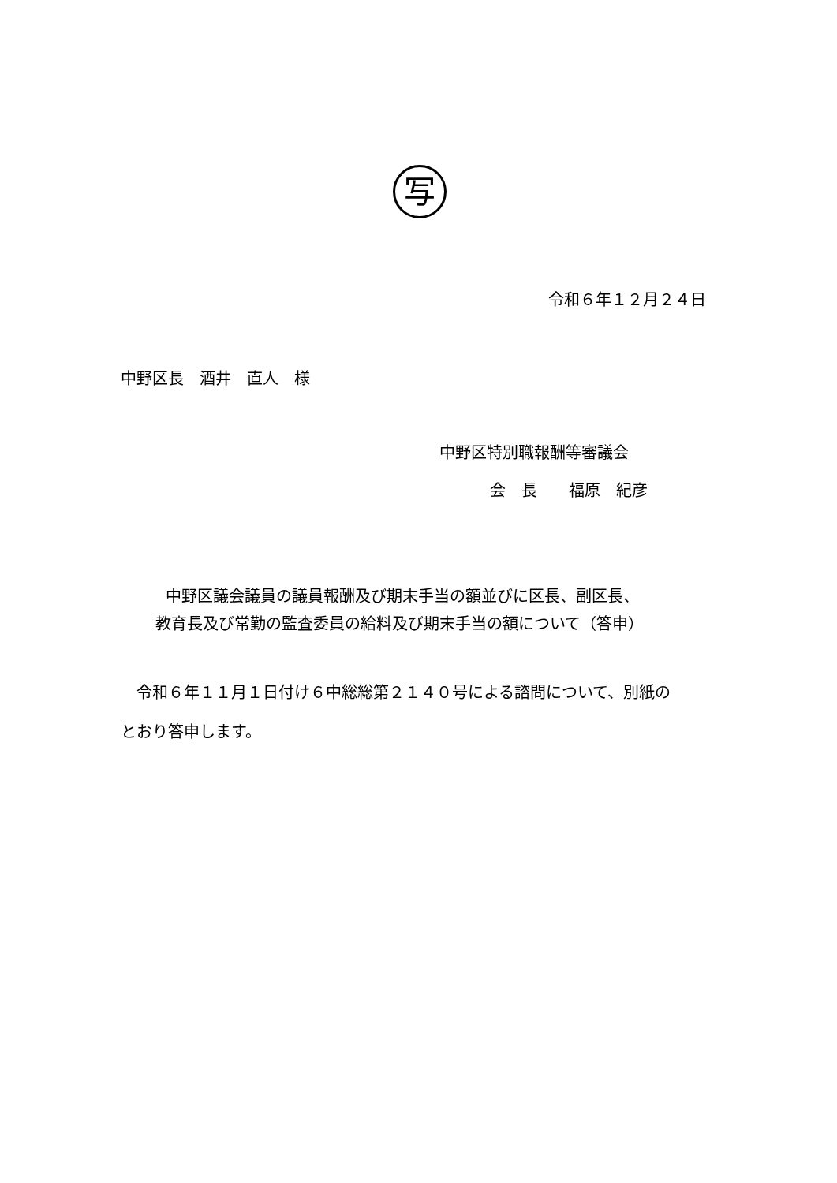写
令和６年１２月２４日
中野区長　酒井　直人　様
中野区特別職報酬等審議会
会　長　　福原　紀彦
中野区議会議員の議員報酬及び期末手当の額並びに区長、副区長、
教育長及び常勤の監査委員の給料及び期末手当の額について（答申）
　令和６年１１月１日付け６中総総第２１４０号による諮問について、別紙の
とおり答申します。